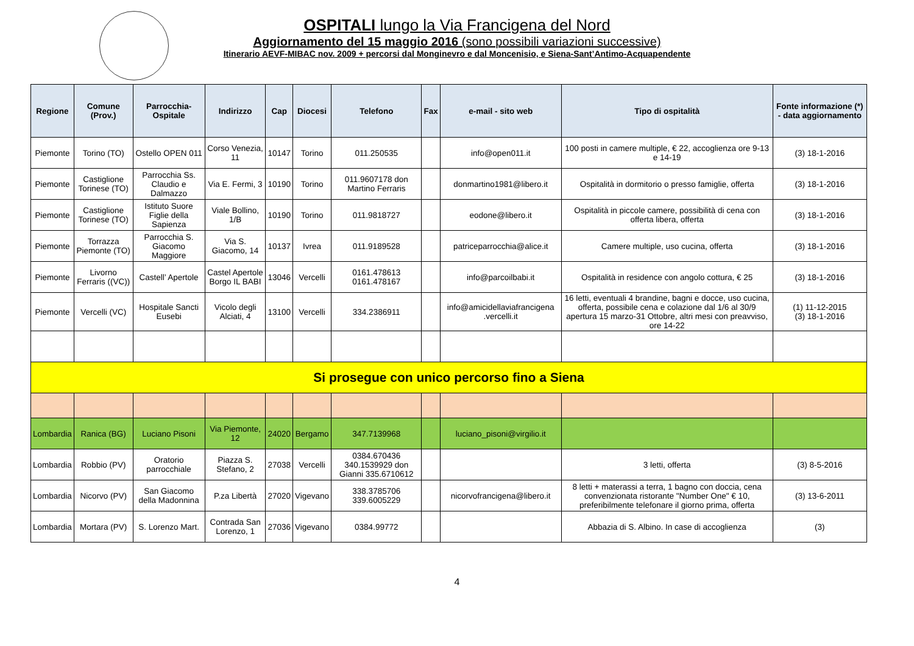OSPITALI lungo la Via Francigena del Nord
Aggiornamento del 15 maggio 2016 (sono possibili variazioni successive)
Itinerario AEVF-MIBAC nov. 2009 + percorsi dal Monginevro e dal Moncenisio, e Siena-Sant’Antimo-Acquapendente
| Regione | Comune (Prov.) | Parrocchia-Ospitale | Indirizzo | Cap | Diocesi | Telefono | Fax | e-mail - sito web | Tipo di ospitalità | Fonte informazione (*) - data aggiornamento |
| --- | --- | --- | --- | --- | --- | --- | --- | --- | --- | --- |
| Piemonte | Torino (TO) | Ostello OPEN 011 | Corso Venezia, 11 | 10147 | Torino | 011.250535 | | info@open011.it | 100 posti in camere multiple, € 22, accoglienza ore 9-13 e 14-19 | (3) 18-1-2016 |
| Piemonte | Castiglione Torinese (TO) | Parrocchia Ss. Claudio e Dalmazzo | Via E. Fermi, 3 | 10190 | Torino | 011.9607178 don Martino Ferraris | | donmartino1981@libero.it | Ospitalità in dormitorio o presso famiglie, offerta | (3) 18-1-2016 |
| Piemonte | Castiglione Torinese (TO) | Istituto Suore Figlie della Sapienza | Viale Bollino, 1/B | 10190 | Torino | 011.9818727 | | eodone@libero.it | Ospitalità in piccole camere, possibilità di cena con offerta libera, offerta | (3) 18-1-2016 |
| Piemonte | Torrazza Piemonte (TO) | Parrocchia S. Giacomo Maggiore | Via S. Giacomo, 14 | 10137 | Ivrea | 011.9189528 | | patriceparrocchia@alice.it | Camere multiple, uso cucina, offerta | (3) 18-1-2016 |
| Piemonte | Livorno Ferraris ((VC)) | Castell’ Apertole | Castel Apertole Borgo IL BABI | 13046 | Vercelli | 0161.478613 0161.478167 | | info@parcoilbabi.it | Ospitalità in residence con angolo cottura, € 25 | (3) 18-1-2016 |
| Piemonte | Vercelli (VC) | Hospitale Sancti Eusebi | Vicolo degli Alciati, 4 | 13100 | Vercelli | 334.2386911 | | info@amicidellaviafrancigena .vercelli.it | 16 letti, eventuali 4 brandine, bagni e docce, uso cucina, offerta, possibile cena e colazione dal 1/6 al 30/9 apertura 15 marzo-31 Ottobre, altri mesi con preavviso, ore 14-22 | (1) 11-12-2015 (3) 18-1-2016 |
| Si prosegue con unico percorso fino a Siena | | | | | | | | | | |
| Lombardia | Ranica (BG) | Luciano Pisoni | Via Piemonte, 12 | 24020 | Bergamo | 347.7139968 | | luciano_pisoni@virgilio.it | | |
| Lombardia | Robbio (PV) | Oratorio parrocchiale | Piazza S. Stefano, 2 | 27038 | Vercelli | 0384.670436 340.1539929 don Gianni 335.6710612 | | | 3 letti, offerta | (3) 8-5-2016 |
| Lombardia | Nicorvo (PV) | San Giacomo della Madonnina | P.za Libertà | 27020 | Vigevano | 338.3785706 339.6005229 | | nicorvofrancigena@libero.it | 8 letti + materassi a terra, 1 bagno con doccia, cena convenzionata ristorante "Number One" € 10, preferibilmente telefonare il giorno prima, offerta | (3) 13-6-2011 |
| Lombardia | Mortara (PV) | S. Lorenzo Mart. | Contrada San Lorenzo, 1 | 27036 | Vigevano | 0384.99772 | | | Abbazia di S. Albino. In case di accoglienza | (3) |
4